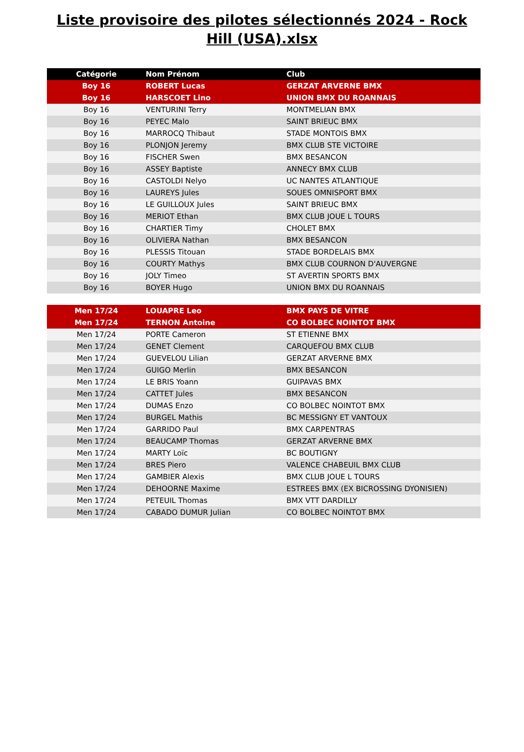Liste provisoire des pilotes sélectionnés 2024 - Rock Hill (USA).xlsx
| Catégorie | Nom Prénom | Club |
| --- | --- | --- |
| Boy 16 | ROBERT Lucas | GERZAT ARVERNE BMX |
| Boy 16 | HARSCOET Lino | UNION BMX DU ROANNAIS |
| Boy 16 | VENTURINI Terry | MONTMELIAN BMX |
| Boy 16 | PEYEC Malo | SAINT BRIEUC BMX |
| Boy 16 | MARROCQ Thibaut | STADE MONTOIS BMX |
| Boy 16 | PLONJON Jeremy | BMX CLUB STE VICTOIRE |
| Boy 16 | FISCHER Swen | BMX BESANCON |
| Boy 16 | ASSEY Baptiste | ANNECY BMX CLUB |
| Boy 16 | CASTOLDI Nelyo | UC NANTES ATLANTIQUE |
| Boy 16 | LAUREYS Jules | SOUES OMNISPORT BMX |
| Boy 16 | LE GUILLOUX Jules | SAINT BRIEUC BMX |
| Boy 16 | MERIOT Ethan | BMX CLUB JOUE L TOURS |
| Boy 16 | CHARTIER Timy | CHOLET BMX |
| Boy 16 | OLIVIERA Nathan | BMX BESANCON |
| Boy 16 | PLESSIS Titouan | STADE BORDELAIS BMX |
| Boy 16 | COURTY Mathys | BMX CLUB COURNON D'AUVERGNE |
| Boy 16 | JOLY Timeo | ST AVERTIN SPORTS BMX |
| Boy 16 | BOYER Hugo | UNION BMX DU ROANNAIS |
| Men 17/24 | LOUAPRE Leo | BMX PAYS DE VITRE |
| Men 17/24 | TERNON Antoine | CO BOLBEC NOINTOT BMX |
| Men 17/24 | PORTE Cameron | ST ETIENNE BMX |
| Men 17/24 | GENET Clement | CARQUEFOU BMX CLUB |
| Men 17/24 | GUEVELOU Lilian | GERZAT ARVERNE BMX |
| Men 17/24 | GUIGO Merlin | BMX BESANCON |
| Men 17/24 | LE BRIS Yoann | GUIPAVAS BMX |
| Men 17/24 | CATTET Jules | BMX BESANCON |
| Men 17/24 | DUMAS Enzo | CO BOLBEC NOINTOT BMX |
| Men 17/24 | BURGEL Mathis | BC MESSIGNY ET VANTOUX |
| Men 17/24 | GARRIDO Paul | BMX CARPENTRAS |
| Men 17/24 | BEAUCAMP Thomas | GERZAT ARVERNE BMX |
| Men 17/24 | MARTY Loïc | BC BOUTIGNY |
| Men 17/24 | BRES Piero | VALENCE CHABEUIL BMX CLUB |
| Men 17/24 | GAMBIER Alexis | BMX CLUB JOUE L TOURS |
| Men 17/24 | DEHOORNE Maxime | ESTREES BMX (EX BICROSSING DYONISIEN) |
| Men 17/24 | PETEUIL Thomas | BMX VTT DARDILLY |
| Men 17/24 | CABADO DUMUR Julian | CO BOLBEC NOINTOT BMX |